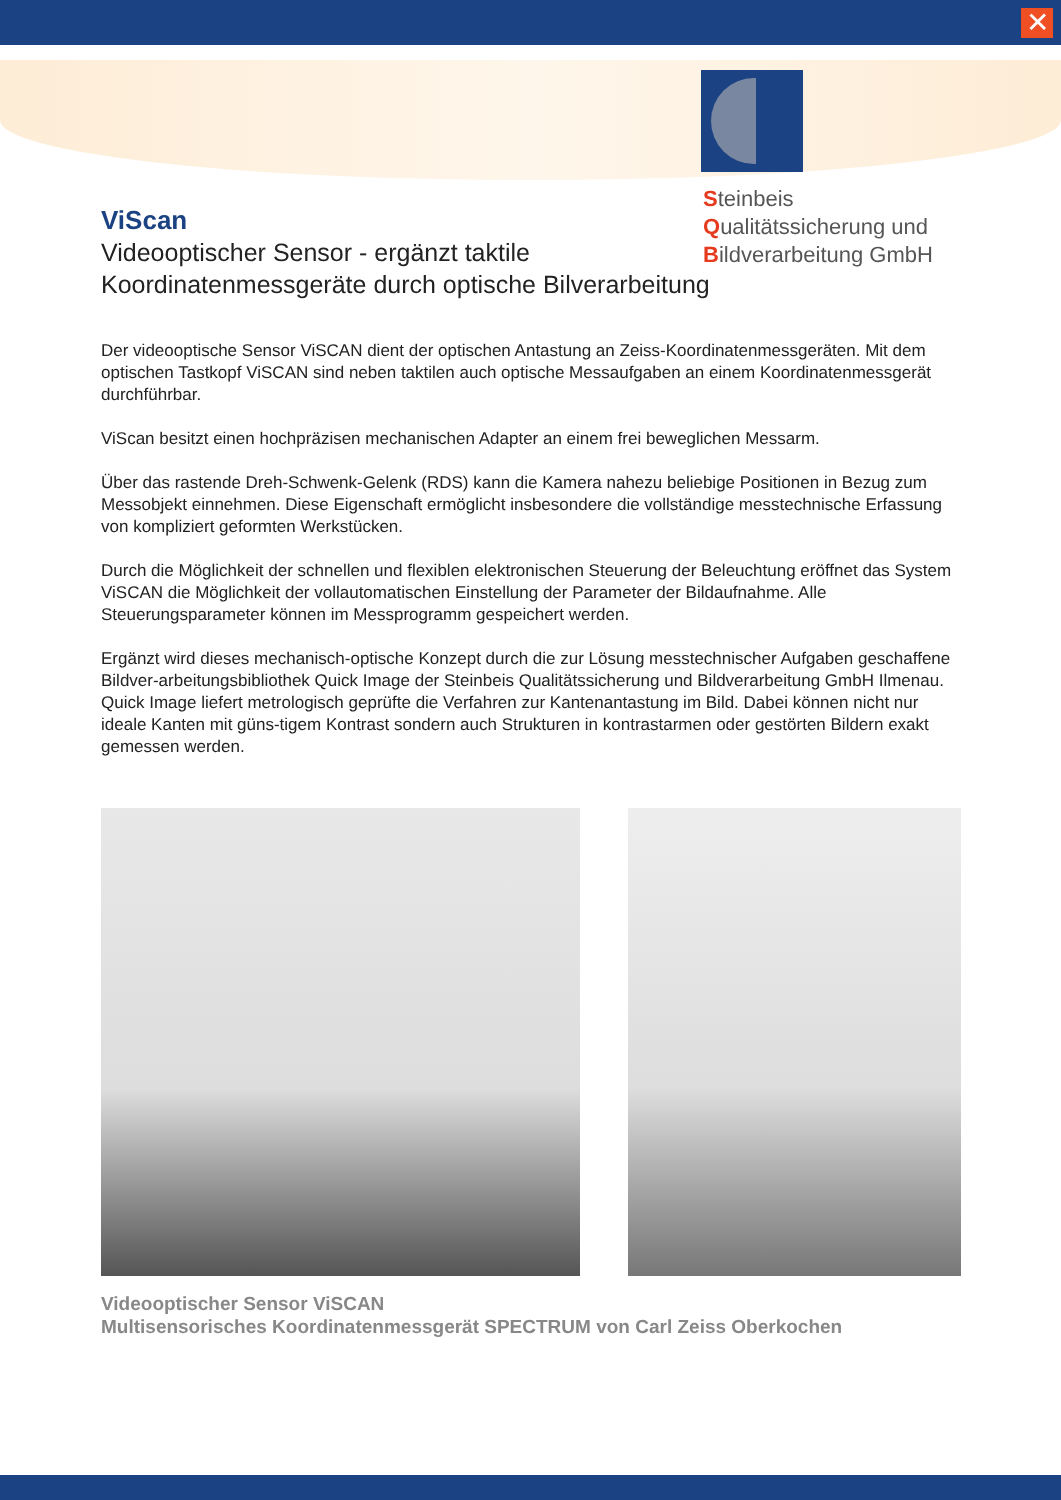✕
Steinbeis
Qualitätssicherung und
Bildverarbeitung GmbH
ViScan
Videooptischer Sensor - ergänzt taktile
Koordinatenmessgeräte durch optische Bilverarbeitung
Der videooptische Sensor ViSCAN dient der optischen Antastung an Zeiss-Koordinatenmessgeräten. Mit dem optischen Tastkopf ViSCAN sind neben taktilen auch optische Messaufgaben an einem Koordinatenmessgerät durchführbar.
ViScan besitzt einen hochpräzisen mechanischen Adapter an einem frei beweglichen Messarm.
Über das rastende Dreh-Schwenk-Gelenk (RDS) kann die Kamera nahezu beliebige Positionen in Bezug zum Messobjekt einnehmen. Diese Eigenschaft ermöglicht insbesondere die vollständige messtechnische Erfassung von kompliziert geformten Werkstücken.
Durch die Möglichkeit der schnellen und flexiblen elektronischen Steuerung der Beleuchtung eröffnet das System ViSCAN die Möglichkeit der vollautomatischen Einstellung der Parameter der Bildaufnahme. Alle Steuerungsparameter können im Messprogramm gespeichert werden.
Ergänzt wird dieses mechanisch-optische Konzept durch die zur Lösung messtechnischer Aufgaben geschaffene Bildver-arbeitungsbibliothek Quick Image der Steinbeis Qualitätssicherung und Bildverarbeitung GmbH Ilmenau. Quick Image liefert metrologisch geprüfte die Verfahren zur Kantenantastung im Bild. Dabei können nicht nur ideale Kanten mit güns-tigem Kontrast sondern auch Strukturen in kontrastarmen oder gestörten Bildern exakt gemessen werden.
Videooptischer Sensor ViSCAN
Multisensorisches Koordinatenmessgerät SPECTRUM von Carl Zeiss Oberkochen